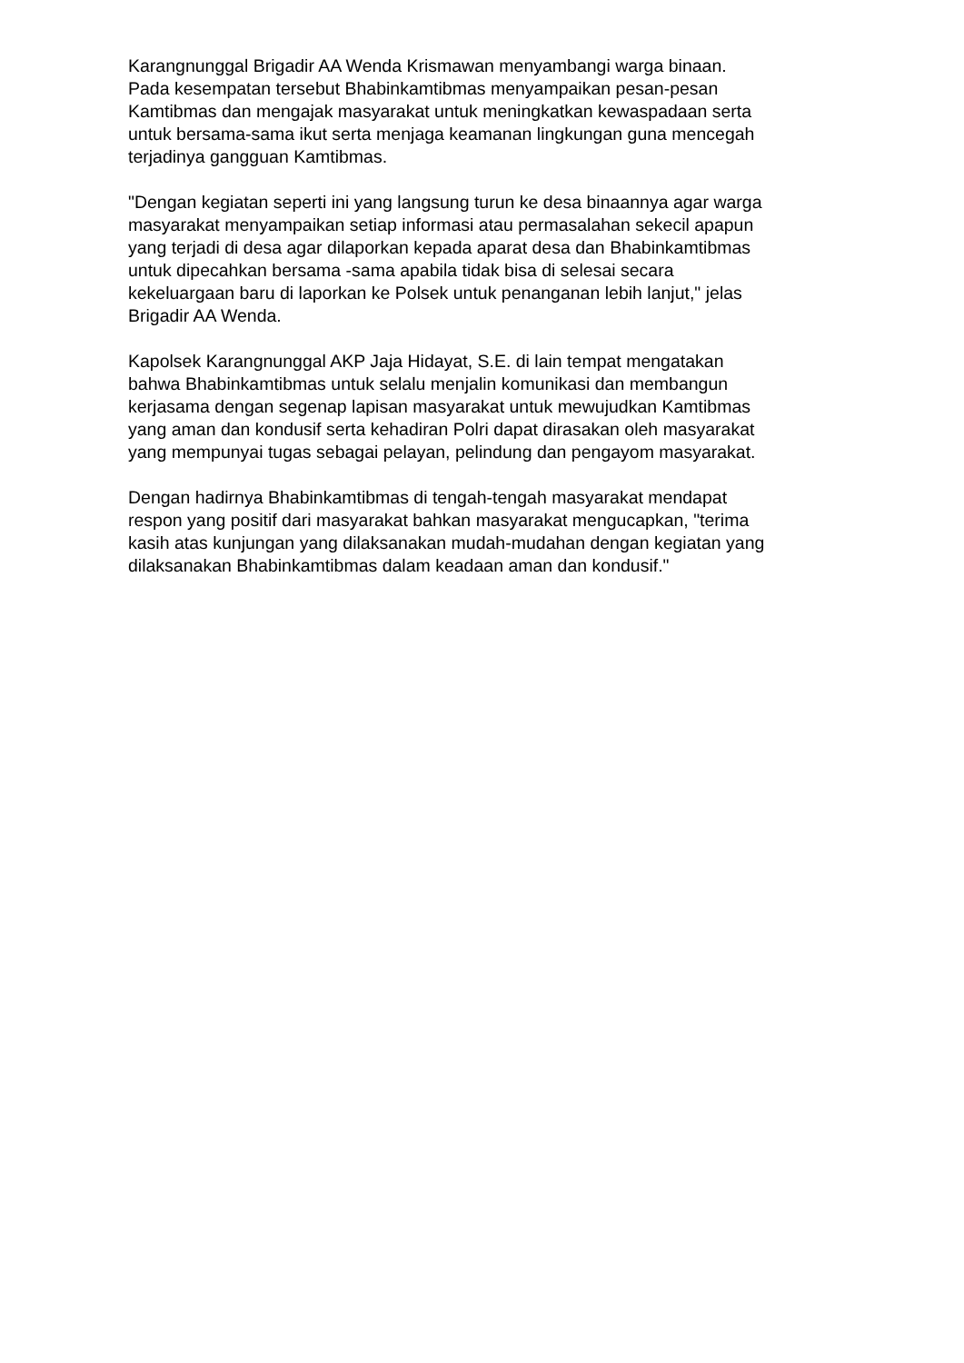Karangnunggal Brigadir AA Wenda Krismawan menyambangi warga binaan.
Pada kesempatan tersebut Bhabinkamtibmas menyampaikan pesan-pesan
Kamtibmas dan mengajak masyarakat untuk meningkatkan kewaspadaan serta
untuk bersama-sama ikut serta menjaga keamanan lingkungan guna mencegah
terjadinya gangguan Kamtibmas.
"Dengan kegiatan seperti ini yang langsung turun ke desa binaannya agar warga
masyarakat menyampaikan setiap informasi atau permasalahan sekecil apapun
yang terjadi di desa agar dilaporkan kepada aparat desa dan Bhabinkamtibmas
untuk dipecahkan bersama -sama apabila tidak bisa di selesai secara
kekeluargaan baru di laporkan ke Polsek untuk penanganan lebih lanjut," jelas
Brigadir AA Wenda.
Kapolsek Karangnunggal AKP Jaja Hidayat, S.E. di lain tempat mengatakan
bahwa Bhabinkamtibmas untuk selalu menjalin komunikasi dan membangun
kerjasama dengan segenap lapisan masyarakat untuk mewujudkan Kamtibmas
yang aman dan kondusif serta kehadiran Polri dapat dirasakan oleh masyarakat
yang mempunyai tugas sebagai pelayan, pelindung dan pengayom masyarakat.
Dengan hadirnya Bhabinkamtibmas di tengah-tengah masyarakat mendapat
respon yang positif dari masyarakat bahkan masyarakat mengucapkan, "terima
kasih atas kunjungan yang dilaksanakan mudah-mudahan dengan kegiatan yang
dilaksanakan Bhabinkamtibmas dalam keadaan aman dan kondusif."